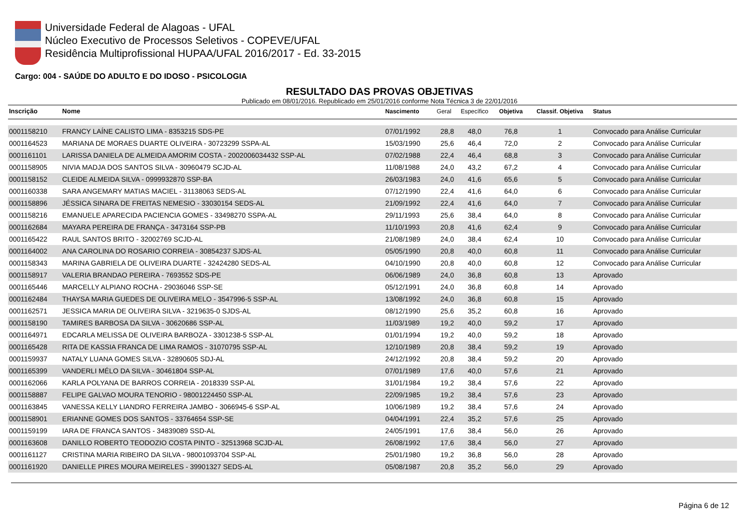Universidade Federal de Alagoas - UFAL
Núcleo Executivo de Processos Seletivos - COPEVE/UFAL
Residência Multiprofissional HUPAA/UFAL 2016/2017 - Ed. 33-2015
Cargo: 004 - SAÚDE DO ADULTO E DO IDOSO - PSICOLOGIA
RESULTADO DAS PROVAS OBJETIVAS
Publicado em 08/01/2016. Republicado em 25/01/2016 conforme Nota Técnica 3 de 22/01/2016
| Inscrição | Nome | Nascimento | Geral | Específico | Objetiva | Classif. Objetiva | Status |
| --- | --- | --- | --- | --- | --- | --- | --- |
| 0001158210 | FRANCY LAÍNE CALISTO LIMA - 8353215 SDS-PE | 07/01/1992 | 28,8 | 48,0 | 76,8 | 1 | Convocado para Análise Curricular |
| 0001164523 | MARIANA DE MORAES DUARTE OLIVEIRA - 30723299 SSPA-AL | 15/03/1990 | 25,6 | 46,4 | 72,0 | 2 | Convocado para Análise Curricular |
| 0001161101 | LARISSA DANIELA DE ALMEIDA AMORIM COSTA - 2002006034432 SSP-AL | 07/02/1988 | 22,4 | 46,4 | 68,8 | 3 | Convocado para Análise Curricular |
| 0001158905 | NIVIA MADJA DOS SANTOS SILVA - 30960479 SCJD-AL | 11/08/1988 | 24,0 | 43,2 | 67,2 | 4 | Convocado para Análise Curricular |
| 0001158152 | CLEIDE ALMEIDA SILVA - 0999932870 SSP-BA | 26/03/1983 | 24,0 | 41,6 | 65,6 | 5 | Convocado para Análise Curricular |
| 0001160338 | SARA ANGEMARY MATIAS MACIEL - 31138063 SEDS-AL | 07/12/1990 | 22,4 | 41,6 | 64,0 | 6 | Convocado para Análise Curricular |
| 0001158896 | JÉSSICA SINARA DE FREITAS NEMESIO - 33030154 SEDS-AL | 21/09/1992 | 22,4 | 41,6 | 64,0 | 7 | Convocado para Análise Curricular |
| 0001158216 | EMANUELE APARECIDA PACIENCIA GOMES - 33498270 SSPA-AL | 29/11/1993 | 25,6 | 38,4 | 64,0 | 8 | Convocado para Análise Curricular |
| 0001162684 | MAYARA PEREIRA DE FRANÇA - 3473164 SSP-PB | 11/10/1993 | 20,8 | 41,6 | 62,4 | 9 | Convocado para Análise Curricular |
| 0001165422 | RAUL SANTOS BRITO - 32002769 SCJD-AL | 21/08/1989 | 24,0 | 38,4 | 62,4 | 10 | Convocado para Análise Curricular |
| 0001164002 | ANA CAROLINA DO ROSARIO CORREIA - 30854237 SJDS-AL | 05/05/1990 | 20,8 | 40,0 | 60,8 | 11 | Convocado para Análise Curricular |
| 0001158343 | MARINA GABRIELA DE OLIVEIRA DUARTE - 32424280 SEDS-AL | 04/10/1990 | 20,8 | 40,0 | 60,8 | 12 | Convocado para Análise Curricular |
| 0001158917 | VALERIA BRANDAO PEREIRA - 7693552 SDS-PE | 06/06/1989 | 24,0 | 36,8 | 60,8 | 13 | Aprovado |
| 0001165446 | MARCELLY ALPIANO ROCHA - 29036046 SSP-SE | 05/12/1991 | 24,0 | 36,8 | 60,8 | 14 | Aprovado |
| 0001162484 | THAYSA MARIA GUEDES DE OLIVEIRA MELO - 3547996-5 SSP-AL | 13/08/1992 | 24,0 | 36,8 | 60,8 | 15 | Aprovado |
| 0001162571 | JESSICA MARIA DE OLIVEIRA SILVA - 3219635-0 SJDS-AL | 08/12/1990 | 25,6 | 35,2 | 60,8 | 16 | Aprovado |
| 0001158190 | TAMIRES BARBOSA DA SILVA - 30620686 SSP-AL | 11/03/1989 | 19,2 | 40,0 | 59,2 | 17 | Aprovado |
| 0001164971 | EDCARLA MELISSA DE OLIVEIRA BARBOZA - 3301238-5 SSP-AL | 01/01/1994 | 19,2 | 40,0 | 59,2 | 18 | Aprovado |
| 0001165428 | RITA DE KASSIA FRANCA DE LIMA RAMOS - 31070795 SSP-AL | 12/10/1989 | 20,8 | 38,4 | 59,2 | 19 | Aprovado |
| 0001159937 | NATALY LUANA GOMES SILVA - 32890605 SDJ-AL | 24/12/1992 | 20,8 | 38,4 | 59,2 | 20 | Aprovado |
| 0001165399 | VANDERLI MÉLO DA SILVA - 30461804 SSP-AL | 07/01/1989 | 17,6 | 40,0 | 57,6 | 21 | Aprovado |
| 0001162066 | KARLA POLYANA DE BARROS CORREIA - 2018339 SSP-AL | 31/01/1984 | 19,2 | 38,4 | 57,6 | 22 | Aprovado |
| 0001158887 | FELIPE GALVAO MOURA TENORIO - 98001224450 SSP-AL | 22/09/1985 | 19,2 | 38,4 | 57,6 | 23 | Aprovado |
| 0001163845 | VANESSA KELLY LIANDRO FERREIRA JAMBO - 3066945-6 SSP-AL | 10/06/1989 | 19,2 | 38,4 | 57,6 | 24 | Aprovado |
| 0001158901 | ERIANNE GOMES DOS SANTOS - 33764654 SSP-SE | 04/04/1991 | 22,4 | 35,2 | 57,6 | 25 | Aprovado |
| 0001159199 | IARA DE FRANCA SANTOS - 34839089 SSD-AL | 24/05/1991 | 17,6 | 38,4 | 56,0 | 26 | Aprovado |
| 0001163608 | DANILLO ROBERTO TEODOZIO COSTA PINTO - 32513968 SCJD-AL | 26/08/1992 | 17,6 | 38,4 | 56,0 | 27 | Aprovado |
| 0001161127 | CRISTINA MARIA RIBEIRO DA SILVA - 98001093704 SSP-AL | 25/01/1980 | 19,2 | 36,8 | 56,0 | 28 | Aprovado |
| 0001161920 | DANIELLE PIRES MOURA MEIRELES - 39901327 SEDS-AL | 05/08/1987 | 20,8 | 35,2 | 56,0 | 29 | Aprovado |
Página 6 de 12